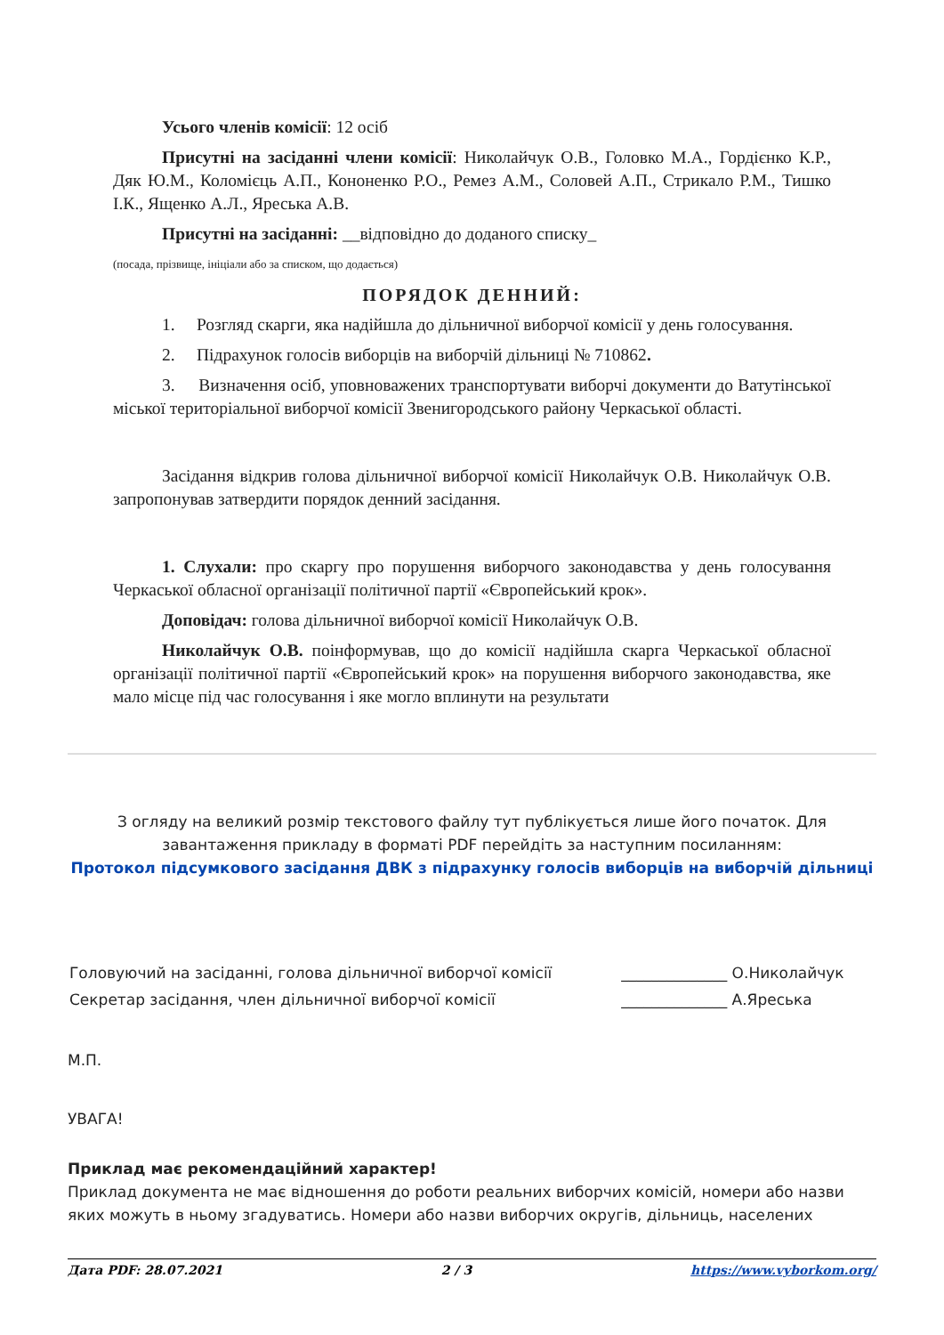Усього членів комісії: 12 осіб
Присутні на засіданні члени комісії: Николайчук О.В., Головко М.А., Гордієнко К.Р., Дяк Ю.М., Коломієць А.П., Кононенко Р.О., Ремез А.М., Соловей А.П., Стрикало Р.М., Тишко І.К., Ященко А.Л., Яреська А.В.
Присутні на засіданні: __відповідно до доданого списку_
(посада, прізвище, ініціали або за списком, що додається)
ПОРЯДОК ДЕННИЙ:
1. Розгляд скарги, яка надійшла до дільничної виборчої комісії у день голосування.
2. Підрахунок голосів виборців на виборчій дільниці № 710862.
3. Визначення осіб, уповноважених транспортувати виборчі документи до Ватутінської міської територіальної виборчої комісії Звенигородського району Черкаської області.
Засідання відкрив голова дільничної виборчої комісії Николайчук О.В. Николайчук О.В. запропонував затвердити порядок денний засідання.
1. Слухали: про скаргу про порушення виборчого законодавства у день голосування Черкаської обласної організації політичної партії «Європейський крок».
Доповідач: голова дільничної виборчої комісії Николайчук О.В.
Николайчук О.В. поінформував, що до комісії надійшла скарга Черкаської обласної організації політичної партії «Європейський крок» на порушення виборчого законодавства, яке мало місце під час голосування і яке могло вплинути на результати
З огляду на великий розмір текстового файлу тут публікується лише його початок. Для завантаження прикладу в форматі PDF перейдіть за наступним посиланням:
Протокол підсумкового засідання ДВК з підрахунку голосів виборців на виборчій дільниці
| Головуючий на засіданні, голова дільничної виборчої комісії | ______________ О.Николайчук |
| Секретар засідання, член дільничної виборчої комісії | ______________ А.Яреська |
М.П.
УВАГА!
Приклад має рекомендаційний характер!
Приклад документа не має відношення до роботи реальних виборчих комісій, номери або назви яких можуть в ньому згадуватись. Номери або назви виборчих округів, дільниць, населених
Дата PDF: 28.07.2021 2 / 3 https://www.vyborkom.org/